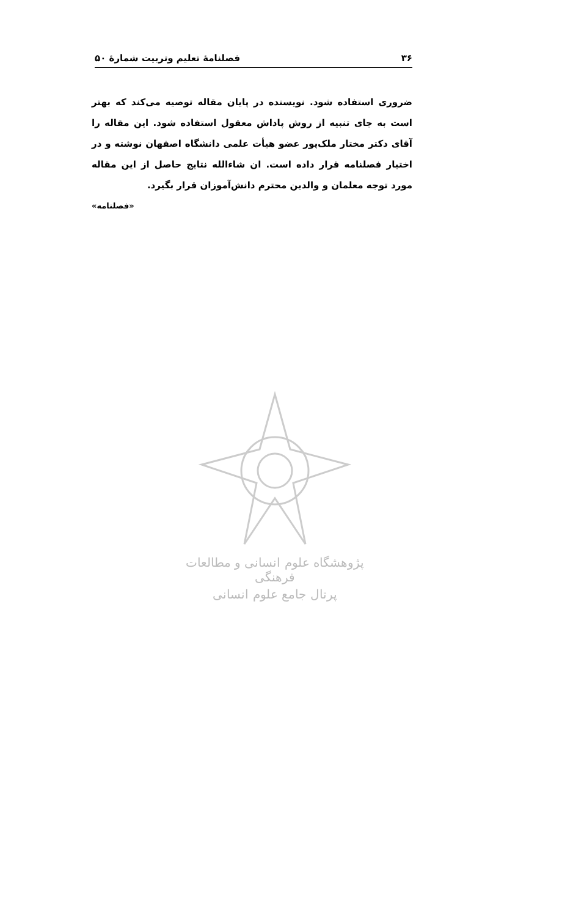فصلنامهٔ تعلیم وتربیت شمارهٔ ۵۰ ۳۶
ضروری استفاده شود. نویسنده در پایان مقاله توصیه می‌کند که بهتر است به جای تنبیه از روش پاداش معقول استفاده شود. این مقاله را آقای دکتر مختار ملک‌پور عضو هیأت علمی دانشگاه اصفهان نوشته و در اختیار فصلنامه قرار داده است. ان شاءالله نتایج حاصل از این مقاله مورد توجه معلمان و والدین محترم دانش‌آموزان قرار بگیرد.
«فصلنامه»
پژوهشگاه علوم انسانی و مطالعات فرهنگی
پرتال جامع علوم انسانی